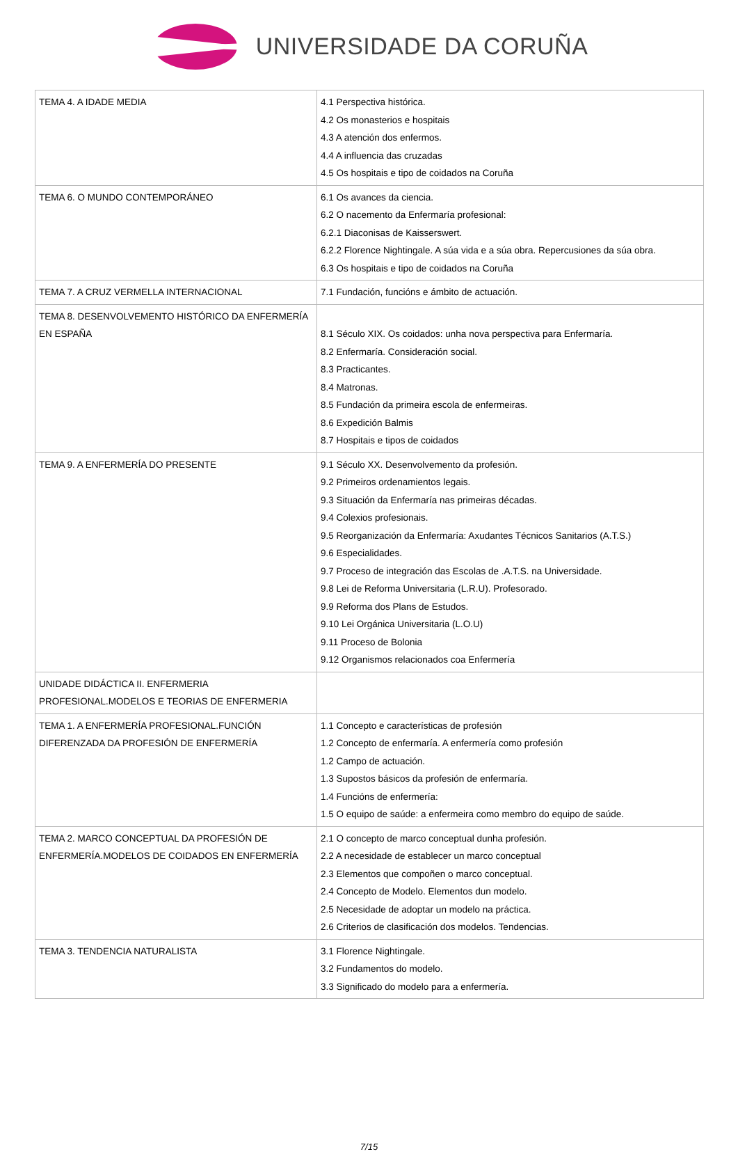UNIVERSIDADE DA CORUÑA
| TEMA 4. A IDADE MEDIA | 4.1 Perspectiva histórica. 4.2 Os monasterios e hospitais 4.3 A atención dos enfermos. 4.4 A influencia das cruzadas 4.5 Os hospitais e tipo de coidados na Coruña |
| TEMA 6. O MUNDO CONTEMPORÁNEO | 6.1 Os avances da ciencia. 6.2 O nacemento da Enfermaría profesional: 6.2.1 Diaconisas de Kaisserswert. 6.2.2 Florence Nightingale. A súa vida e a súa obra. Repercusiones da súa obra. 6.3 Os hospitais e tipo de coidados na Coruña |
| TEMA 7. A CRUZ VERMELLA INTERNACIONAL | 7.1 Fundación, funcións e ámbito de actuación. |
| TEMA 8. DESENVOLVEMENTO HISTÓRICO DA ENFERMERÍA EN ESPAÑA | 8.1 Século XIX. Os coidados: unha nova perspectiva para Enfermaría. 8.2 Enfermaría. Consideración social. 8.3 Practicantes. 8.4 Matronas. 8.5 Fundación da primeira escola de enfermeiras. 8.6 Expedición Balmis 8.7 Hospitais e tipos de coidados |
| TEMA 9. A ENFERMERÍA DO PRESENTE | 9.1 Século XX. Desenvolvemento da profesión. 9.2 Primeiros ordenamientos legais. 9.3 Situación da Enfermaría nas primeiras décadas. 9.4 Colexios profesionais. 9.5 Reorganización da Enfermaría: Axudantes Técnicos Sanitarios (A.T.S.) 9.6 Especialidades. 9.7 Proceso de integración das Escolas de .A.T.S. na Universidade. 9.8 Lei de Reforma Universitaria (L.R.U). Profesorado. 9.9 Reforma dos Plans de Estudos. 9.10 Lei Orgánica Universitaria (L.O.U) 9.11 Proceso de Bolonia 9.12 Organismos relacionados coa Enfermería |
| UNIDADE DIDÁCTICA II. ENFERMERIA PROFESIONAL.MODELOS E TEORIAS DE ENFERMERIA | |
| TEMA 1. A ENFERMERÍA PROFESIONAL.FUNCIÓN DIFERENZADA DA PROFESIÓN DE ENFERMERÍA | 1.1 Concepto e características de profesión 1.2 Concepto de enfermaría. A enfermería como profesión 1.2 Campo de actuación. 1.3 Supostos básicos da profesión de enfermaría. 1.4 Funcións de enfermería: 1.5 O equipo de saúde: a enfermeira como membro do equipo de saúde. |
| TEMA 2. MARCO CONCEPTUAL DA PROFESIÓN DE ENFERMERÍA.MODELOS DE COIDADOS EN ENFERMERÍA | 2.1 O concepto de marco conceptual dunha profesión. 2.2 A necesidade de establecer un marco conceptual 2.3 Elementos que compoñen o marco conceptual. 2.4 Concepto de Modelo. Elementos dun modelo. 2.5 Necesidade de adoptar un modelo na práctica. 2.6 Criterios de clasificación dos modelos. Tendencias. |
| TEMA 3. TENDENCIA NATURALISTA | 3.1 Florence Nightingale. 3.2 Fundamentos do modelo. 3.3 Significado do modelo para a enfermería. |
7/15